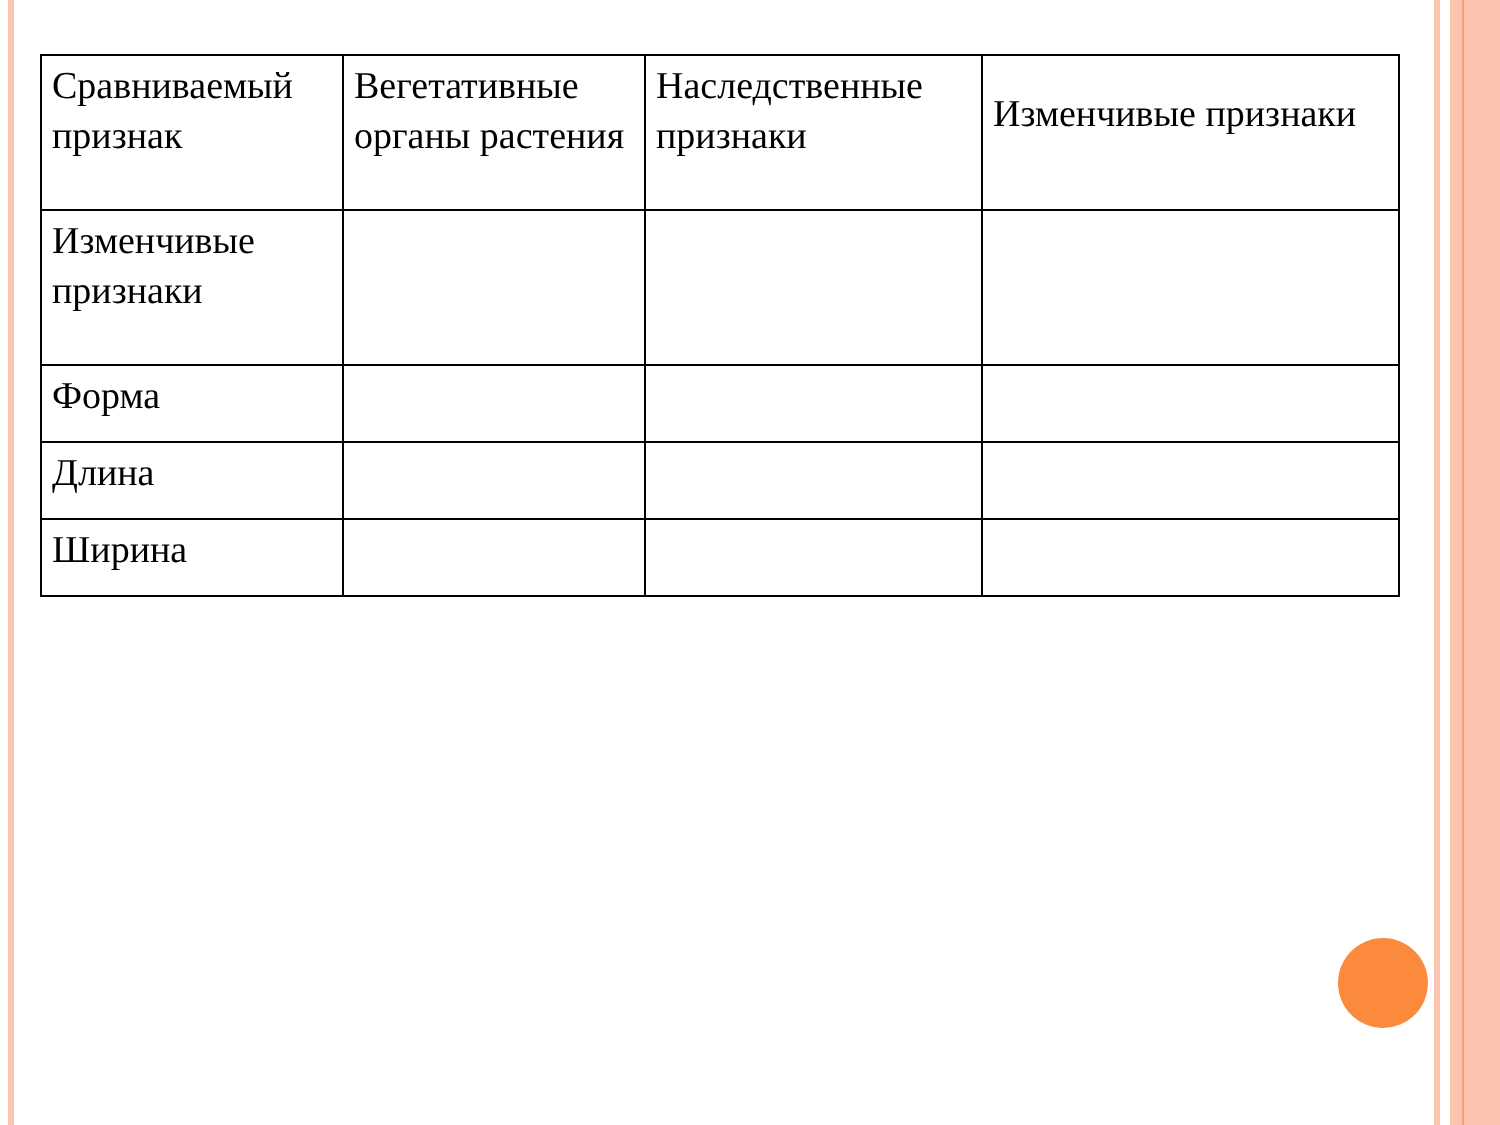| Сравниваемый признак | Вегетативные органы растения | Наследственные признаки | Изменчивые признаки |
| --- | --- | --- | --- |
| Изменчивые признаки | | | |
| Форма | | | |
| Длина | | | |
| Ширина | | | |